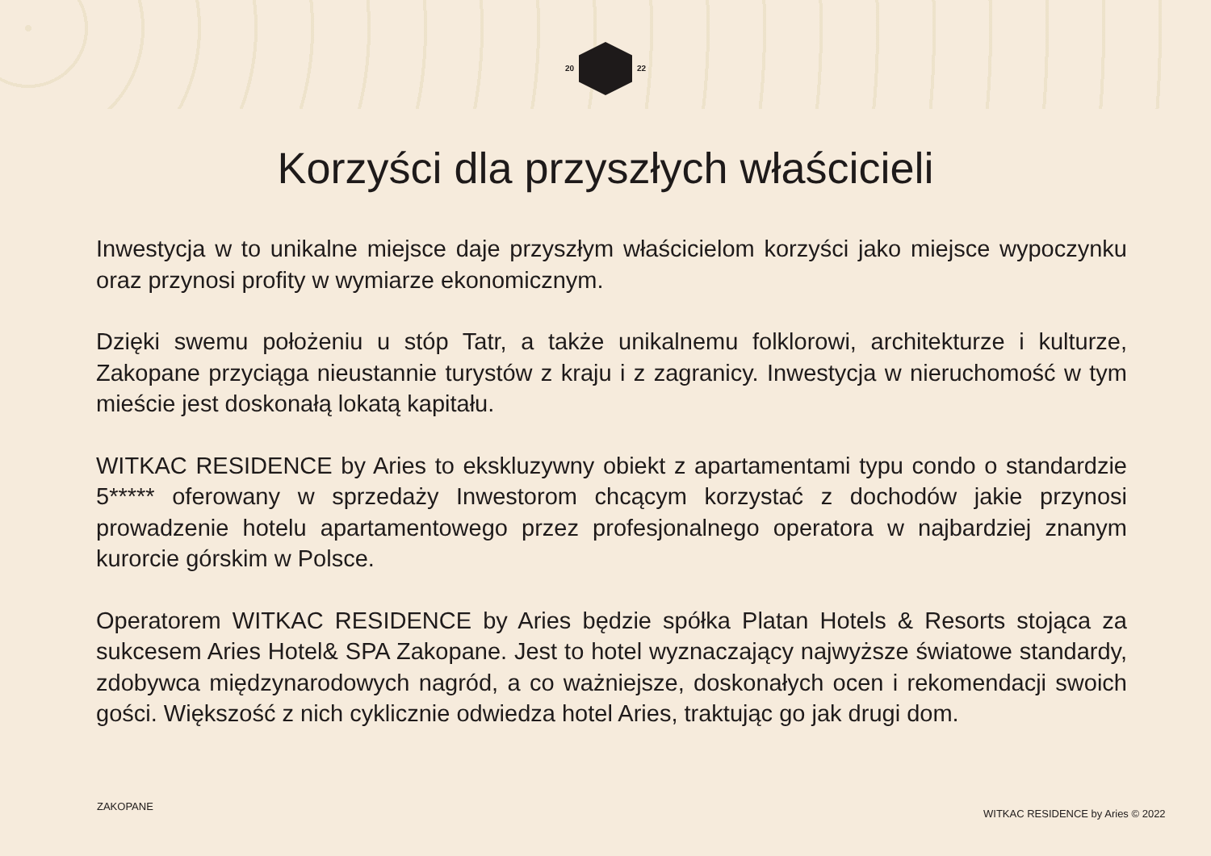20 22
Korzyści dla przyszłych właścicieli
Inwestycja w to unikalne miejsce daje przyszłym właścicielom korzyści jako miejsce wypoczynku oraz przynosi profity w wymiarze ekonomicznym.
Dzięki swemu położeniu u stóp Tatr, a także unikalnemu folklorowi, architekturze i kulturze, Zakopane przyciąga nieustannie turystów z kraju i z zagranicy. Inwestycja w nieruchomość w tym mieście jest doskonałą lokatą kapitału.
WITKAC RESIDENCE by Aries to ekskluzywny obiekt z apartamentami typu condo o standardzie 5***** oferowany w sprzedaży Inwestorom chcącym korzystać z dochodów jakie przynosi prowadzenie hotelu apartamentowego przez profesjonalnego operatora w najbardziej znanym kurorcie górskim w Polsce.
Operatorem WITKAC RESIDENCE by Aries będzie spółka Platan Hotels & Resorts stojąca za sukcesem Aries Hotel& SPA Zakopane. Jest to hotel wyznaczający najwyższe światowe standardy, zdobywca międzynarodowych nagród, a co ważniejsze, doskonałych ocen i rekomendacji swoich gości. Większość z nich cyklicznie odwiedza hotel Aries, traktując go jak drugi dom.
ZAKOPANE
WITKAC RESIDENCE by Aries © 2022